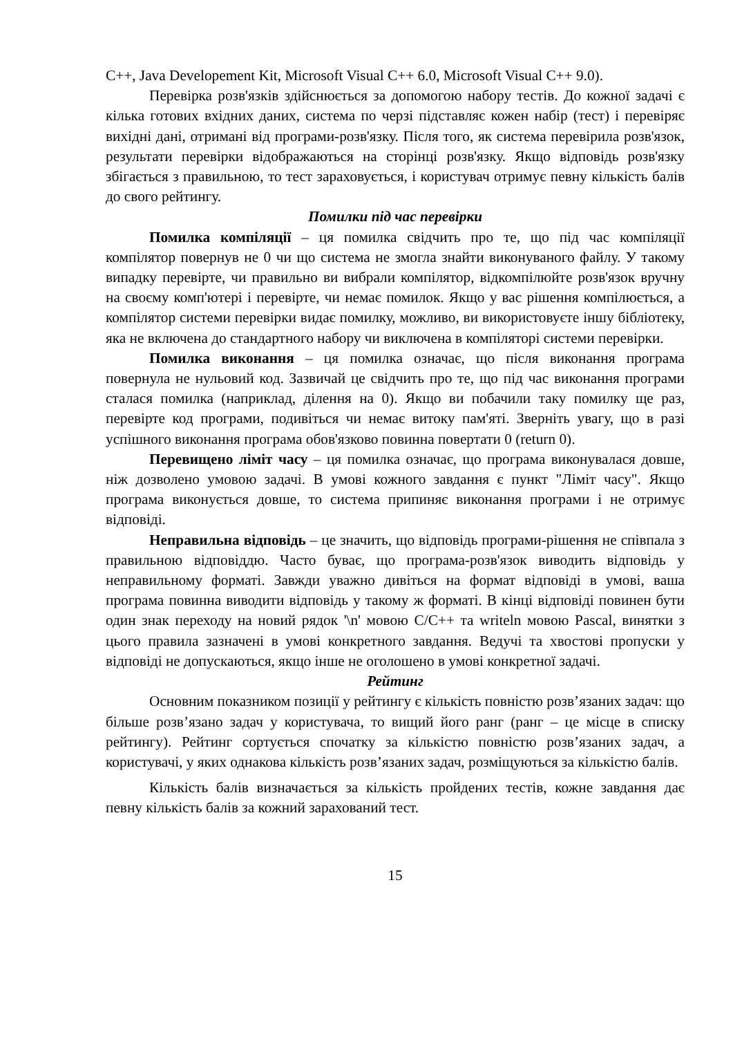C++, Java Developement Kit, Microsoft Visual C++ 6.0, Microsoft Visual C++ 9.0).
Перевірка розв'язків здійснюється за допомогою набору тестів. До кожної задачі є кілька готових вхідних даних, система по черзі підставляє кожен набір (тест) і перевіряє вихідні дані, отримані від програми-розв'язку. Після того, як система перевірила розв'язок, результати перевірки відображаються на сторінці розв'язку. Якщо відповідь розв'язку збігається з правильною, то тест зараховується, і користувач отримує певну кількість балів до свого рейтингу.
Помилки під час перевірки
Помилка компіляції – ця помилка свідчить про те, що під час компіляції компілятор повернув не 0 чи що система не змогла знайти виконуваного файлу. У такому випадку перевірте, чи правильно ви вибрали компілятор, відкомпілюйте розв'язок вручну на своєму комп'ютері і перевірте, чи немає помилок. Якщо у вас рішення компілюється, а компілятор системи перевірки видає помилку, можливо, ви використовуєте іншу бібліотеку, яка не включена до стандартного набору чи виключена в компіляторі системи перевірки.
Помилка виконання – ця помилка означає, що після виконання програма повернула не нульовий код. Зазвичай це свідчить про те, що під час виконання програми сталася помилка (наприклад, ділення на 0). Якщо ви побачили таку помилку ще раз, перевірте код програми, подивіться чи немає витоку пам'яті. Зверніть увагу, що в разі успішного виконання програма обов'язково повинна повертати 0 (return 0).
Перевищено ліміт часу – ця помилка означає, що програма виконувалася довше, ніж дозволено умовою задачі. В умові кожного завдання є пункт "Ліміт часу". Якщо програма виконується довше, то система припиняє виконання програми і не отримує відповіді.
Неправильна відповідь – це значить, що відповідь програми-рішення не співпала з правильною відповіддю. Часто буває, що програма-розв'язок виводить відповідь у неправильному форматі. Завжди уважно дивіться на формат відповіді в умові, ваша програма повинна виводити відповідь у такому ж форматі. В кінці відповіді повинен бути один знак переходу на новий рядок '\n' мовою C/C++ та writeln мовою Pascal, винятки з цього правила зазначені в умові конкретного завдання. Ведучі та хвостові пропуски у відповіді не допускаються, якщо інше не оголошено в умові конкретної задачі.
Рейтинг
Основним показником позиції у рейтингу є кількість повністю розв’язаних задач: що більше розв’язано задач у користувача, то вищий його ранг (ранг – це місце в списку рейтингу). Рейтинг сортується спочатку за кількістю повністю розв’язаних задач, а користувачі, у яких однакова кількість розв’язаних задач, розміщуються за кількістю балів.
Кількість балів визначається за кількість пройдених тестів, кожне завдання дає певну кількість балів за кожний зарахований тест.
15